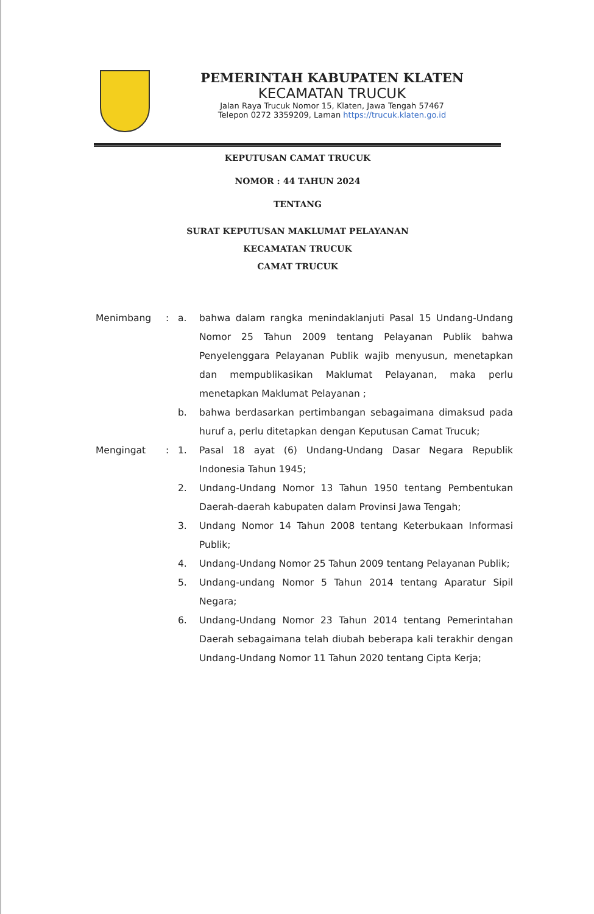PEMERINTAH KABUPATEN KLATEN
KECAMATAN TRUCUK
Jalan Raya Trucuk Nomor 15, Klaten, Jawa Tengah 57467
Telepon 0272 3359209, Laman https://trucuk.klaten.go.id
KEPUTUSAN CAMAT TRUCUK
NOMOR : 44 TAHUN 2024
TENTANG
SURAT KEPUTUSAN MAKLUMAT PELAYANAN
KECAMATAN TRUCUK
CAMAT TRUCUK
| Menimbang | : | a. | bahwa dalam rangka menindaklanjuti Pasal 15 Undang-Undang Nomor 25 Tahun 2009 tentang Pelayanan Publik bahwa Penyelenggara Pelayanan Publik wajib menyusun, menetapkan dan mempublikasikan Maklumat Pelayanan, maka perlu menetapkan Maklumat Pelayanan ; |
| | | b. | bahwa berdasarkan pertimbangan sebagaimana dimaksud pada huruf a, perlu ditetapkan dengan Keputusan Camat Trucuk; |
| Mengingat | : | 1. | Pasal 18 ayat (6) Undang-Undang Dasar Negara Republik Indonesia Tahun 1945; |
| | | 2. | Undang-Undang Nomor 13 Tahun 1950 tentang Pembentukan Daerah-daerah kabupaten dalam Provinsi Jawa Tengah; |
| | | 3. | Undang Nomor 14 Tahun 2008 tentang Keterbukaan Informasi Publik; |
| | | 4. | Undang-Undang Nomor 25 Tahun 2009 tentang Pelayanan Publik; |
| | | 5. | Undang-undang Nomor 5 Tahun 2014 tentang Aparatur Sipil Negara; |
| | | 6. | Undang-Undang Nomor 23 Tahun 2014 tentang Pemerintahan Daerah sebagaimana telah diubah beberapa kali terakhir dengan Undang-Undang Nomor 11 Tahun 2020 tentang Cipta Kerja; |